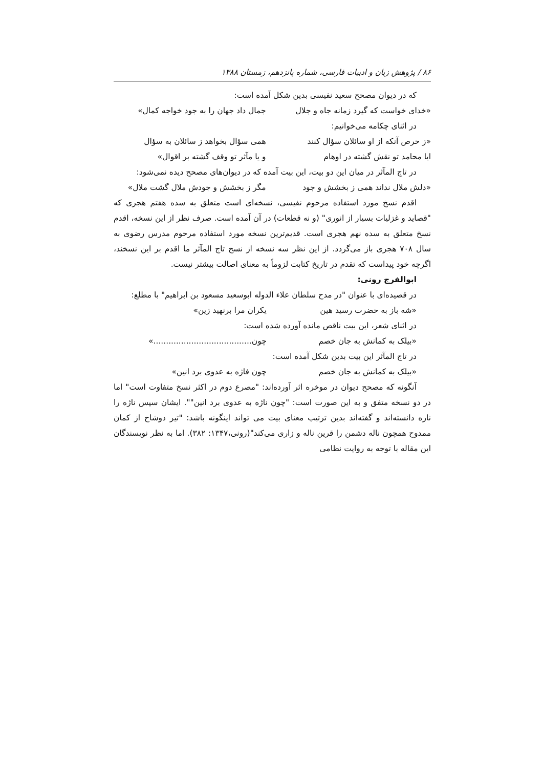۸۶ / پژوهش زبان و ادبیات فارسی، شماره پانزدهم، زمستان ۱۳۸۸
که در دیوان مصحح سعید نفیسی بدین شکل آمده است:
«خدای خواست که گیرد زمانه جاه و جلال جمال داد جهان را به جود خواجه کمال»
در اثنای چکامه می‌خوانیم:
«ز حرص آنکه از او سائلان سؤال کنند همی سؤال بخواهد ز سائلان به سؤال
ایا محامد تو نقش گشته در اوهام و یا مآثر تو وقف گشته بر اقوال»
در تاج المآثر در میان این دو بیت، این بیت آمده که در دیوان‌های مصحح دیده نمی‌شود:
«دلش ملال نداند همی ز بخشش و جود مگر ز بخشش و جودش ملال گشت ملال»
اقدم نسخ مورد استفاده مرحوم نفیسی، نسخه‌ای است متعلق به سده هفتم هجری که "قصاید و غزلیات بسیار از انوری" (و نه قطعات) در آن آمده است. صرف نظر از این نسخه، اقدم نسخ متعلق به سده نهم هجری است. قدیم‌ترین نسخه مورد استفاده مرحوم مدرس رضوی به سال ۷۰۸ هجری باز می‌گردد. از این نظر سه نسخه از نسخ تاج المآثر ما اقدم بر این نسخند، اگرچه خود پیداست که تقدم در تاریخ کتابت لزوماً به معنای اصالت بیشتر نیست.
ابوالفرج رونی:
در قصیده‌ای با عنوان "در مدح سلطان علاء الدوله ابوسعید مسعود بن ابراهیم" با مطلع:
«شه باز به حضرت رسید هین یکران مرا برنهید زین»
در اثنای شعر، این بیت ناقص مانده آورده شده است:
«بیلک به کمانش به جان خصم چون.......................................»
در تاج المآثر این بیت بدین شکل آمده است:
«بیلک به کمانش به جان خصم چون فاژه به عدوی برد انین»
آنگونه که مصحح دیوان در موخره اثر آورده‌اند: "مصرع دوم در اکثر نسخ متفاوت است" اما در دو نسخه متفق و به این صورت است: "چون ناژه به عدوی برد انین"". ایشان سپس ناژه را ناره دانسته‌اند و گفته‌اند بدین ترتیب معنای بیت می تواند اینگونه باشد: "تیر دوشاخ از کمان ممدوح همچون ناله دشمن را قرین ناله و زاری می‌کند"(رونی،۱۳۴۷: ۳۸۲). اما به نظر نویسندگان این مقاله با توجه به روایت نظامی